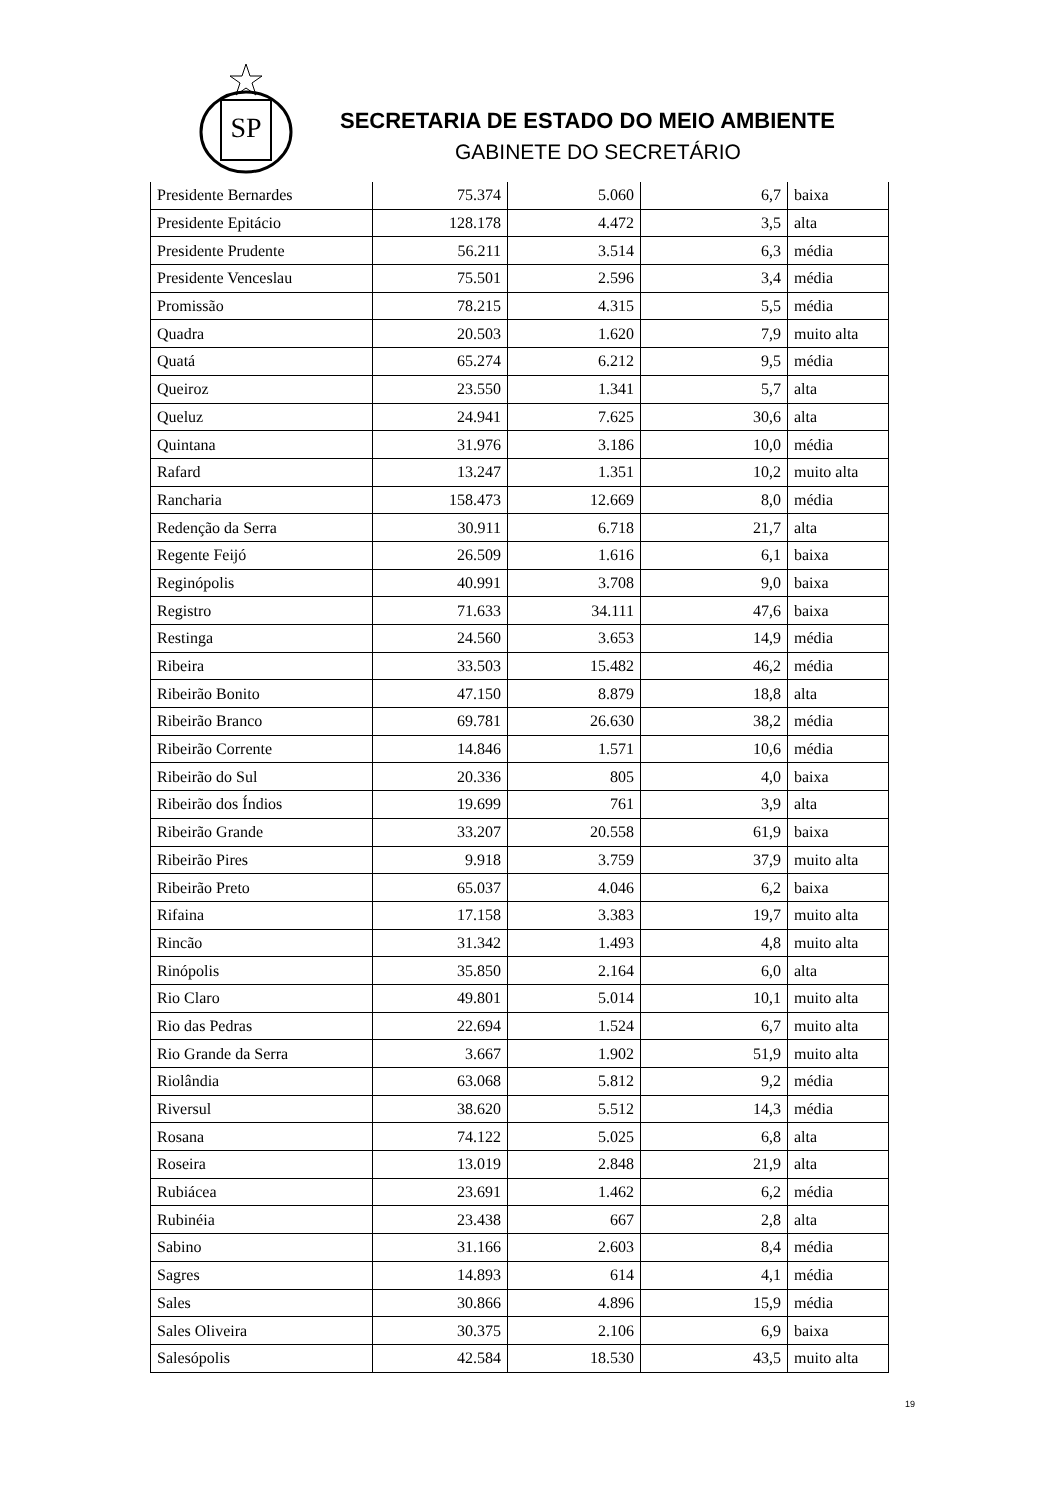SP
SECRETARIA DE ESTADO DO MEIO AMBIENTE
GABINETE DO SECRETÁRIO
| Presidente Bernardes | 75.374 | 5.060 | 6,7 | baixa |
| Presidente Epitácio | 128.178 | 4.472 | 3,5 | alta |
| Presidente Prudente | 56.211 | 3.514 | 6,3 | média |
| Presidente Venceslau | 75.501 | 2.596 | 3,4 | média |
| Promissão | 78.215 | 4.315 | 5,5 | média |
| Quadra | 20.503 | 1.620 | 7,9 | muito alta |
| Quatá | 65.274 | 6.212 | 9,5 | média |
| Queiroz | 23.550 | 1.341 | 5,7 | alta |
| Queluz | 24.941 | 7.625 | 30,6 | alta |
| Quintana | 31.976 | 3.186 | 10,0 | média |
| Rafard | 13.247 | 1.351 | 10,2 | muito alta |
| Rancharia | 158.473 | 12.669 | 8,0 | média |
| Redenção da Serra | 30.911 | 6.718 | 21,7 | alta |
| Regente Feijó | 26.509 | 1.616 | 6,1 | baixa |
| Reginópolis | 40.991 | 3.708 | 9,0 | baixa |
| Registro | 71.633 | 34.111 | 47,6 | baixa |
| Restinga | 24.560 | 3.653 | 14,9 | média |
| Ribeira | 33.503 | 15.482 | 46,2 | média |
| Ribeirão Bonito | 47.150 | 8.879 | 18,8 | alta |
| Ribeirão Branco | 69.781 | 26.630 | 38,2 | média |
| Ribeirão Corrente | 14.846 | 1.571 | 10,6 | média |
| Ribeirão do Sul | 20.336 | 805 | 4,0 | baixa |
| Ribeirão dos Índios | 19.699 | 761 | 3,9 | alta |
| Ribeirão Grande | 33.207 | 20.558 | 61,9 | baixa |
| Ribeirão Pires | 9.918 | 3.759 | 37,9 | muito alta |
| Ribeirão Preto | 65.037 | 4.046 | 6,2 | baixa |
| Rifaina | 17.158 | 3.383 | 19,7 | muito alta |
| Rincão | 31.342 | 1.493 | 4,8 | muito alta |
| Rinópolis | 35.850 | 2.164 | 6,0 | alta |
| Rio Claro | 49.801 | 5.014 | 10,1 | muito alta |
| Rio das Pedras | 22.694 | 1.524 | 6,7 | muito alta |
| Rio Grande da Serra | 3.667 | 1.902 | 51,9 | muito alta |
| Riolândia | 63.068 | 5.812 | 9,2 | média |
| Riversul | 38.620 | 5.512 | 14,3 | média |
| Rosana | 74.122 | 5.025 | 6,8 | alta |
| Roseira | 13.019 | 2.848 | 21,9 | alta |
| Rubiácea | 23.691 | 1.462 | 6,2 | média |
| Rubinéia | 23.438 | 667 | 2,8 | alta |
| Sabino | 31.166 | 2.603 | 8,4 | média |
| Sagres | 14.893 | 614 | 4,1 | média |
| Sales | 30.866 | 4.896 | 15,9 | média |
| Sales Oliveira | 30.375 | 2.106 | 6,9 | baixa |
| Salesópolis | 42.584 | 18.530 | 43,5 | muito alta |
19